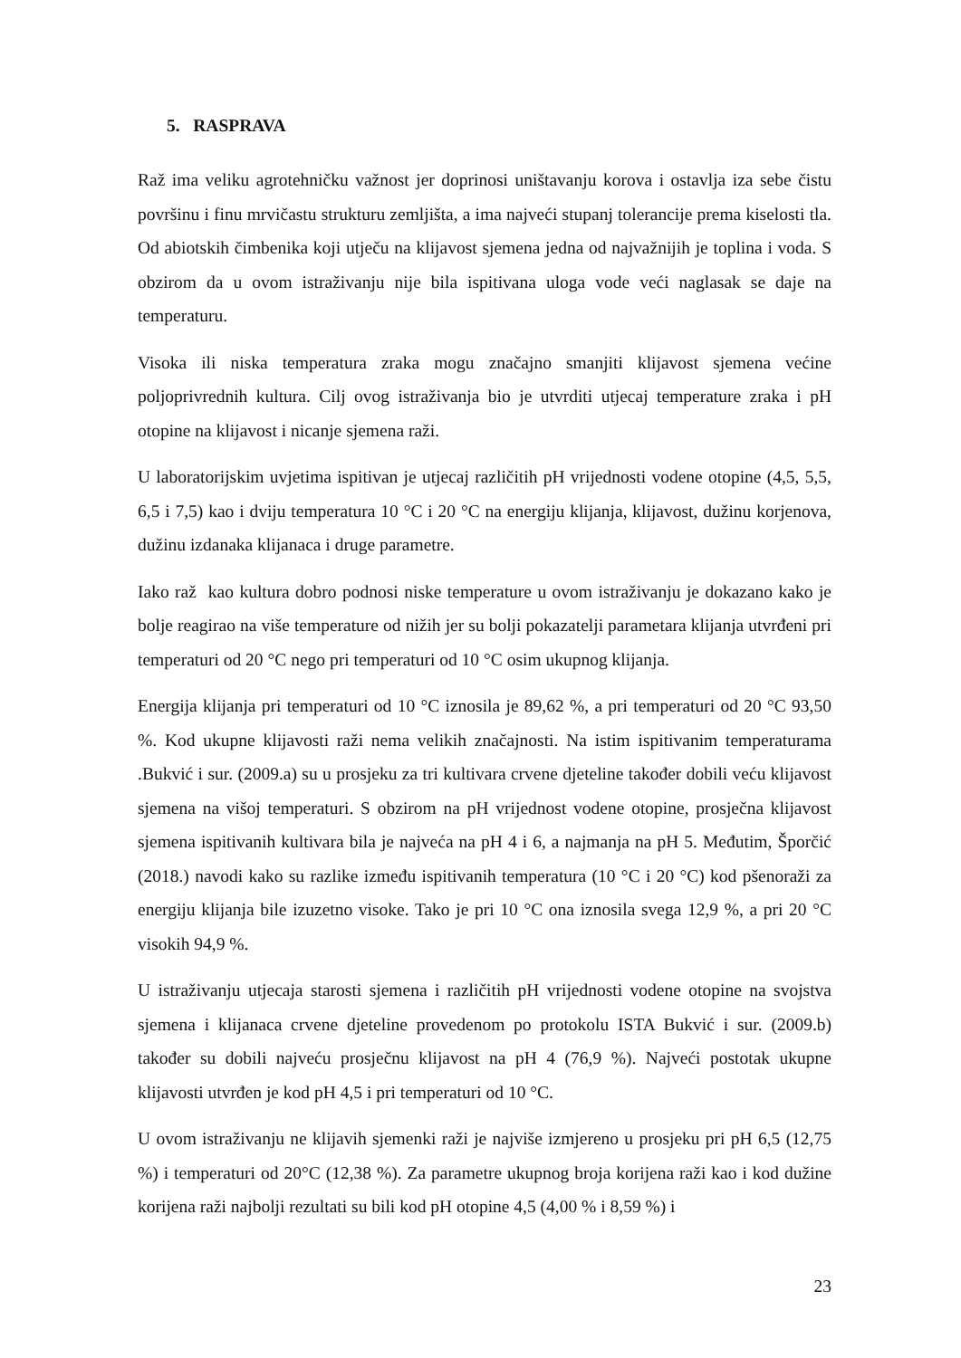5. RASPRAVA
Raž ima veliku agrotehničku važnost jer doprinosi uništavanju korova i ostavlja iza sebe čistu površinu i finu mrvičastu strukturu zemljišta, a ima najveći stupanj tolerancije prema kiselosti tla. Od abiotskih čimbenika koji utječu na klijavost sjemena jedna od najvažnijih je toplina i voda. S obzirom da u ovom istraživanju nije bila ispitivana uloga vode veći naglasak se daje na temperaturu.
Visoka ili niska temperatura zraka mogu značajno smanjiti klijavost sjemena većine poljoprivrednih kultura. Cilj ovog istraživanja bio je utvrditi utjecaj temperature zraka i pH otopine na klijavost i nicanje sjemena raži.
U laboratorijskim uvjetima ispitivan je utjecaj različitih pH vrijednosti vodene otopine (4,5, 5,5, 6,5 i 7,5) kao i dviju temperatura 10 °C i 20 °C na energiju klijanja, klijavost, dužinu korjenova, dužinu izdanaka klijanaca i druge parametre.
Iako raž kao kultura dobro podnosi niske temperature u ovom istraživanju je dokazano kako je bolje reagirao na više temperature od nižih jer su bolji pokazatelji parametara klijanja utvrđeni pri temperaturi od 20 °C nego pri temperaturi od 10 °C osim ukupnog klijanja.
Energija klijanja pri temperaturi od 10 °C iznosila je 89,62 %, a pri temperaturi od 20 °C 93,50 %. Kod ukupne klijavosti raži nema velikih značajnosti. Na istim ispitivanim temperaturama .Bukvić i sur. (2009.a) su u prosjeku za tri kultivara crvene djeteline također dobili veću klijavost sjemena na višoj temperaturi. S obzirom na pH vrijednost vodene otopine, prosječna klijavost sjemena ispitivanih kultivara bila je najveća na pH 4 i 6, a najmanja na pH 5. Međutim, Šporčić (2018.) navodi kako su razlike između ispitivanih temperatura (10 °C i 20 °C) kod pšenoraži za energiju klijanja bile izuzetno visoke. Tako je pri 10 °C ona iznosila svega 12,9 %, a pri 20 °C visokih 94,9 %.
U istraživanju utjecaja starosti sjemena i različitih pH vrijednosti vodene otopine na svojstva sjemena i klijanaca crvene djeteline provedenom po protokolu ISTA Bukvić i sur. (2009.b) također su dobili najveću prosječnu klijavost na pH 4 (76,9 %). Najveći postotak ukupne klijavosti utvrđen je kod pH 4,5 i pri temperaturi od 10 °C.
U ovom istraživanju ne klijavih sjemenki raži je najviše izmjereno u prosjeku pri pH 6,5 (12,75 %) i temperaturi od 20°C (12,38 %). Za parametre ukupnog broja korijena raži kao i kod dužine korijena raži najbolji rezultati su bili kod pH otopine 4,5 (4,00 % i 8,59 %) i
23